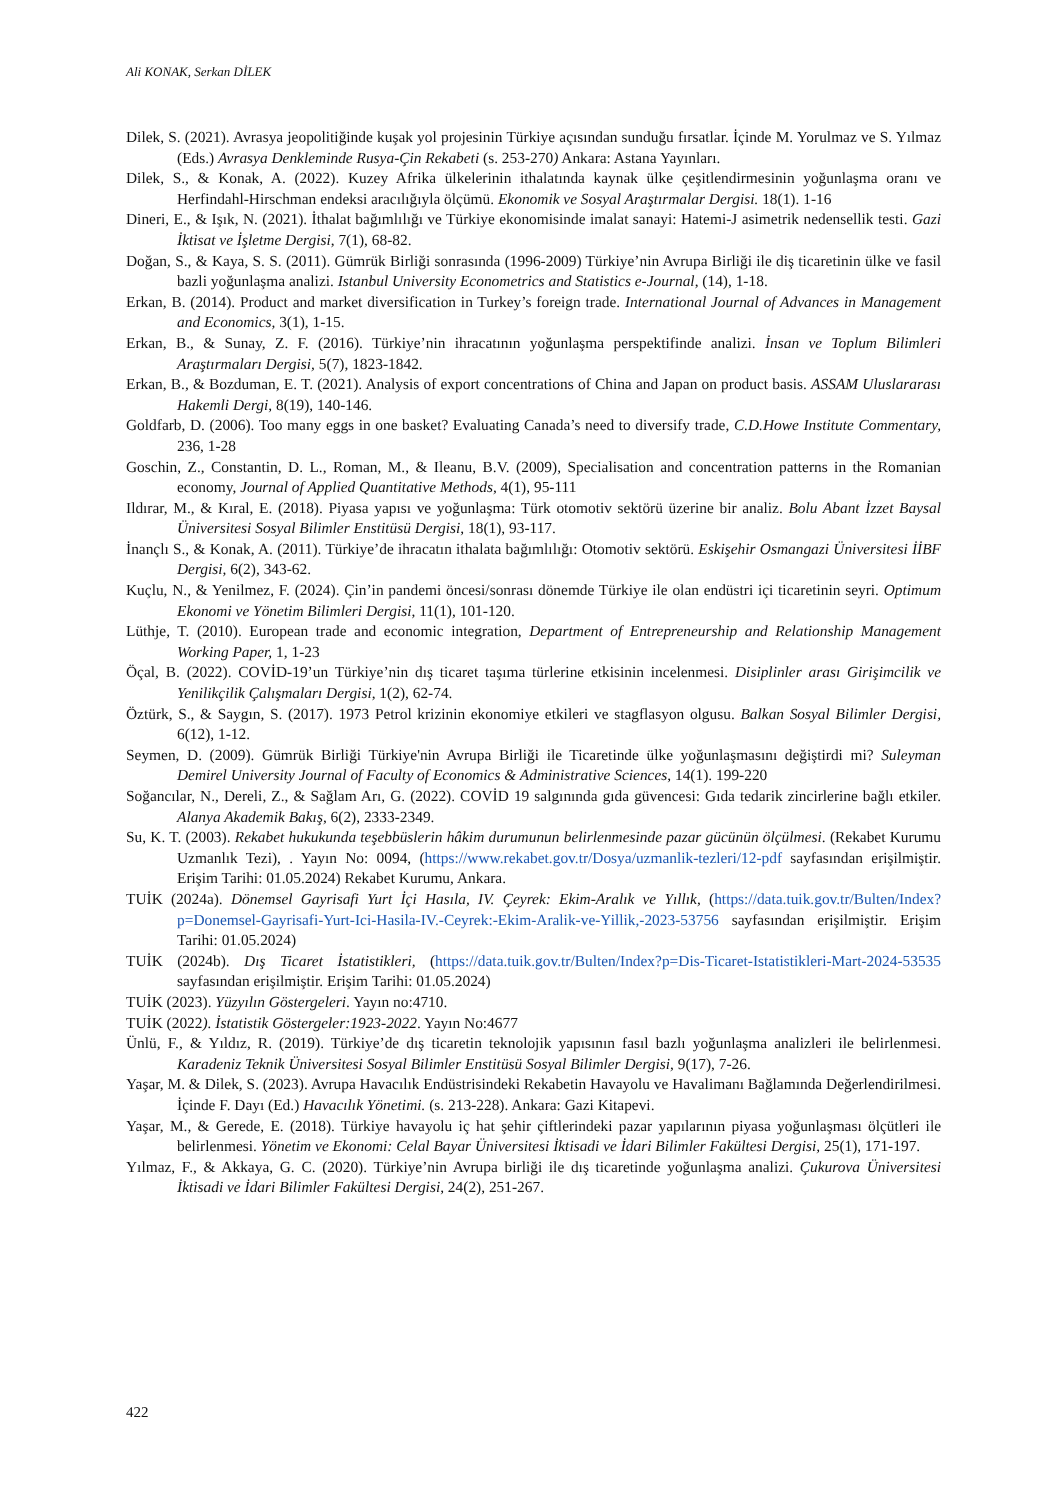Ali KONAK, Serkan DİLEK
Dilek, S. (2021). Avrasya jeopolitiğinde kuşak yol projesinin Türkiye açısından sunduğu fırsatlar. İçinde M. Yorulmaz ve S. Yılmaz (Eds.) Avrasya Denkleminde Rusya-Çin Rekabeti (s. 253-270) Ankara: Astana Yayınları.
Dilek, S., & Konak, A. (2022). Kuzey Afrika ülkelerinin ithalatında kaynak ülke çeşitlendirmesinin yoğunlaşma oranı ve Herfindahl-Hirschman endeksi aracılığıyla ölçümü. Ekonomik ve Sosyal Araştırmalar Dergisi. 18(1). 1-16
Dineri, E., & Işık, N. (2021). İthalat bağımlılığı ve Türkiye ekonomisinde imalat sanayi: Hatemi-J asimetrik nedensellik testi. Gazi İktisat ve İşletme Dergisi, 7(1), 68-82.
Doğan, S., & Kaya, S. S. (2011). Gümrük Birliği sonrasında (1996-2009) Türkiye’nin Avrupa Birliği ile diş ticaretinin ülke ve fasil bazli yoğunlaşma analizi. Istanbul University Econometrics and Statistics e-Journal, (14), 1-18.
Erkan, B. (2014). Product and market diversification in Turkey’s foreign trade. International Journal of Advances in Management and Economics, 3(1), 1-15.
Erkan, B., & Sunay, Z. F. (2016). Türkiye’nin ihracatının yoğunlaşma perspektifinde analizi. İnsan ve Toplum Bilimleri Araştırmaları Dergisi, 5(7), 1823-1842.
Erkan, B., & Bozduman, E. T. (2021). Analysis of export concentrations of China and Japan on product basis. ASSAM Uluslararası Hakemli Dergi, 8(19), 140-146.
Goldfarb, D. (2006). Too many eggs in one basket? Evaluating Canada’s need to diversify trade, C.D.Howe Institute Commentary, 236, 1-28
Goschin, Z., Constantin, D. L., Roman, M., & Ileanu, B.V. (2009), Specialisation and concentration patterns in the Romanian economy, Journal of Applied Quantitative Methods, 4(1), 95-111
Ildırar, M., & Kıral, E. (2018). Piyasa yapısı ve yoğunlaşma: Türk otomotiv sektörü üzerine bir analiz. Bolu Abant İzzet Baysal Üniversitesi Sosyal Bilimler Enstitüsü Dergisi, 18(1), 93-117.
İnançlı S., & Konak, A. (2011). Türkiye’de ihracatın ithalata bağımlılığı: Otomotiv sektörü. Eskişehir Osmangazi Üniversitesi İİBF Dergisi, 6(2), 343-62.
Kuçlu, N., & Yenilmez, F. (2024). Çin’in pandemi öncesi/sonrası dönemde Türkiye ile olan endüstri içi ticaretinin seyri. Optimum Ekonomi ve Yönetim Bilimleri Dergisi, 11(1), 101-120.
Lüthje, T. (2010). European trade and economic integration, Department of Entrepreneurship and Relationship Management Working Paper, 1, 1-23
Öçal, B. (2022). COVİD-19’un Türkiye’nin dış ticaret taşıma türlerine etkisinin incelenmesi. Disiplinler arası Girişimcilik ve Yenilikçilik Çalışmaları Dergisi, 1(2), 62-74.
Öztürk, S., & Saygın, S. (2017). 1973 Petrol krizinin ekonomiye etkileri ve stagflasyon olgusu. Balkan Sosyal Bilimler Dergisi, 6(12), 1-12.
Seymen, D. (2009). Gümrük Birliği Türkiye'nin Avrupa Birliği ile Ticaretinde ülke yoğunlaşmasını değiştirdi mi? Suleyman Demirel University Journal of Faculty of Economics & Administrative Sciences, 14(1). 199-220
Soğancılar, N., Dereli, Z., & Sağlam Arı, G. (2022). COVİD 19 salgınında gıda güvencesi: Gıda tedarik zincirlerine bağlı etkiler. Alanya Akademik Bakış, 6(2), 2333-2349.
Su, K. T. (2003). Rekabet hukukunda teşebbüslerin hâkim durumunun belirlenmesinde pazar gücünün ölçülmesi. (Rekabet Kurumu Uzmanlık Tezi), . Yayın No: 0094, (https://www.rekabet.gov.tr/Dosya/uzmanlik-tezleri/12-pdf sayfasından erişilmiştir. Erişim Tarihi: 01.05.2024) Rekabet Kurumu, Ankara.
TUİK (2024a). Dönemsel Gayrisafi Yurt İçi Hasıla, IV. Çeyrek: Ekim-Aralık ve Yıllık, (https://data.tuik.gov.tr/Bulten/Index?p=Donemsel-Gayrisafi-Yurt-Ici-Hasila-IV.-Ceyrek:-Ekim-Aralik-ve-Yillik,-2023-53756 sayfasından erişilmiştir. Erişim Tarihi: 01.05.2024)
TUİK (2024b). Dış Ticaret İstatistikleri, (https://data.tuik.gov.tr/Bulten/Index?p=Dis-Ticaret-Istatistikleri-Mart-2024-53535 sayfasından erişilmiştir. Erişim Tarihi: 01.05.2024)
TUİK (2023). Yüzyılın Göstergeleri. Yayın no:4710.
TUİK (2022). İstatistik Göstergeler:1923-2022. Yayın No:4677
Ünlü, F., & Yıldız, R. (2019). Türkiye’de dış ticaretin teknolojik yapısının fasıl bazlı yoğunlaşma analizleri ile belirlenmesi. Karadeniz Teknik Üniversitesi Sosyal Bilimler Enstitüsü Sosyal Bilimler Dergisi, 9(17), 7-26.
Yaşar, M. & Dilek, S. (2023). Avrupa Havacılık Endüstrisindeki Rekabetin Havayolu ve Havalimanı Bağlamında Değerlendirilmesi. İçinde F. Dayı (Ed.) Havacılık Yönetimi. (s. 213-228). Ankara: Gazi Kitapevi.
Yaşar, M., & Gerede, E. (2018). Türkiye havayolu iç hat şehir çiftlerindeki pazar yapılarının piyasa yoğunlaşması ölçütleri ile belirlenmesi. Yönetim ve Ekonomi: Celal Bayar Üniversitesi İktisadi ve İdari Bilimler Fakültesi Dergisi, 25(1), 171-197.
Yılmaz, F., & Akkaya, G. C. (2020). Türkiye’nin Avrupa birliği ile dış ticaretinde yoğunlaşma analizi. Çukurova Üniversitesi İktisadi ve İdari Bilimler Fakültesi Dergisi, 24(2), 251-267.
422